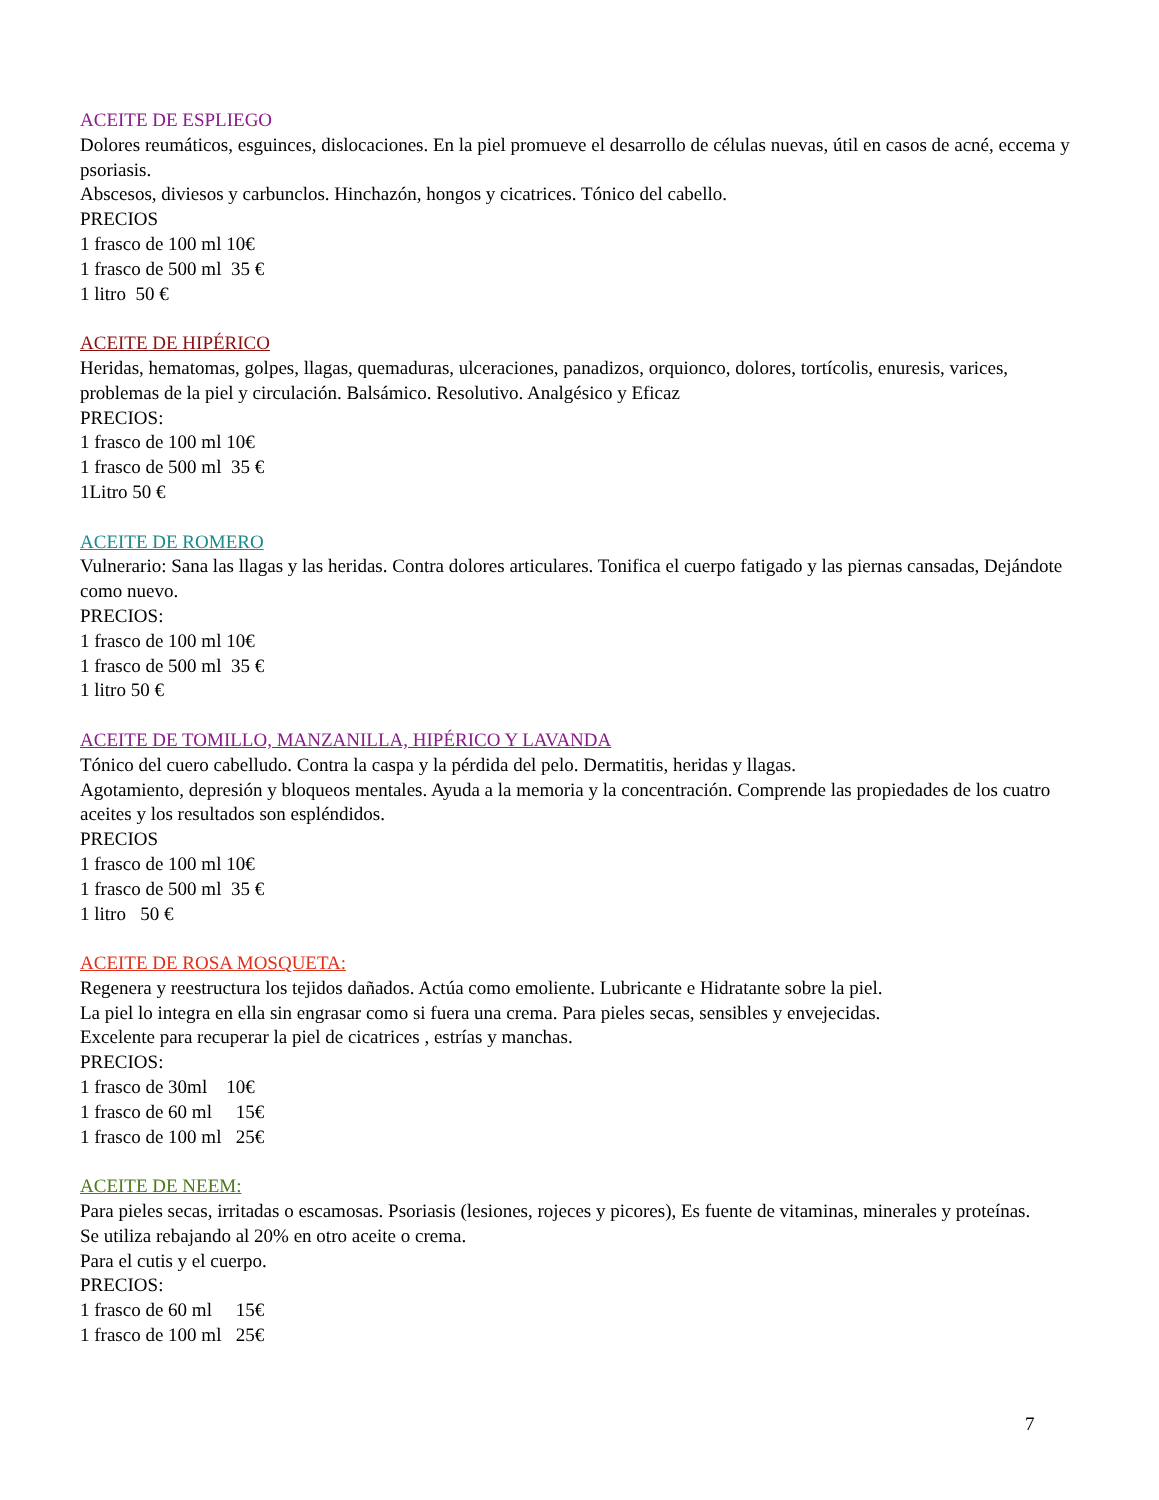ACEITE DE ESPLIEGO
Dolores reumáticos, esguinces, dislocaciones. En la piel promueve el desarrollo de células nuevas, útil en casos de acné, eccema y psoriasis.
Abscesos, diviesos y carbunclos. Hinchazón, hongos y cicatrices. Tónico del cabello.
PRECIOS
1 frasco de 100 ml 10€
1 frasco de 500 ml 35 €
1 litro 50 €
ACEITE DE HIPÉRICO
Heridas, hematomas, golpes, llagas, quemaduras, ulceraciones, panadizos, orquionco, dolores, tortícolis, enuresis, varices, problemas de la piel y circulación. Balsámico. Resolutivo. Analgésico y Eficaz
PRECIOS:
1 frasco de 100 ml 10€
1 frasco de 500 ml 35 €
1Litro 50 €
ACEITE DE ROMERO
Vulnerario: Sana las llagas y las heridas. Contra dolores articulares. Tonifica el cuerpo fatigado y las piernas cansadas, Dejándote como nuevo.
PRECIOS:
1 frasco de 100 ml 10€
1 frasco de 500 ml 35 €
1 litro 50 €
ACEITE DE TOMILLO, MANZANILLA, HIPÉRICO Y LAVANDA
Tónico del cuero cabelludo. Contra la caspa y la pérdida del pelo. Dermatitis, heridas y llagas.
Agotamiento, depresión y bloqueos mentales. Ayuda a la memoria y la concentración. Comprende las propiedades de los cuatro aceites y los resultados son espléndidos.
PRECIOS
1 frasco de 100 ml 10€
1 frasco de 500 ml 35 €
1 litro 50 €
ACEITE DE ROSA MOSQUETA:
Regenera y reestructura los tejidos dañados. Actúa como emoliente. Lubricante e Hidratante sobre la piel.
La piel lo integra en ella sin engrasar como si fuera una crema. Para pieles secas, sensibles y envejecidas.
Excelente para recuperar la piel de cicatrices , estrías y manchas.
PRECIOS:
1 frasco de 30ml 10€
1 frasco de 60 ml 15€
1 frasco de 100 ml 25€
ACEITE DE NEEM:
Para pieles secas, irritadas o escamosas. Psoriasis (lesiones, rojeces y picores), Es fuente de vitaminas, minerales y proteínas.
Se utiliza rebajando al 20% en otro aceite o crema.
Para el cutis y el cuerpo.
PRECIOS:
1 frasco de 60 ml 15€
1 frasco de 100 ml 25€
7